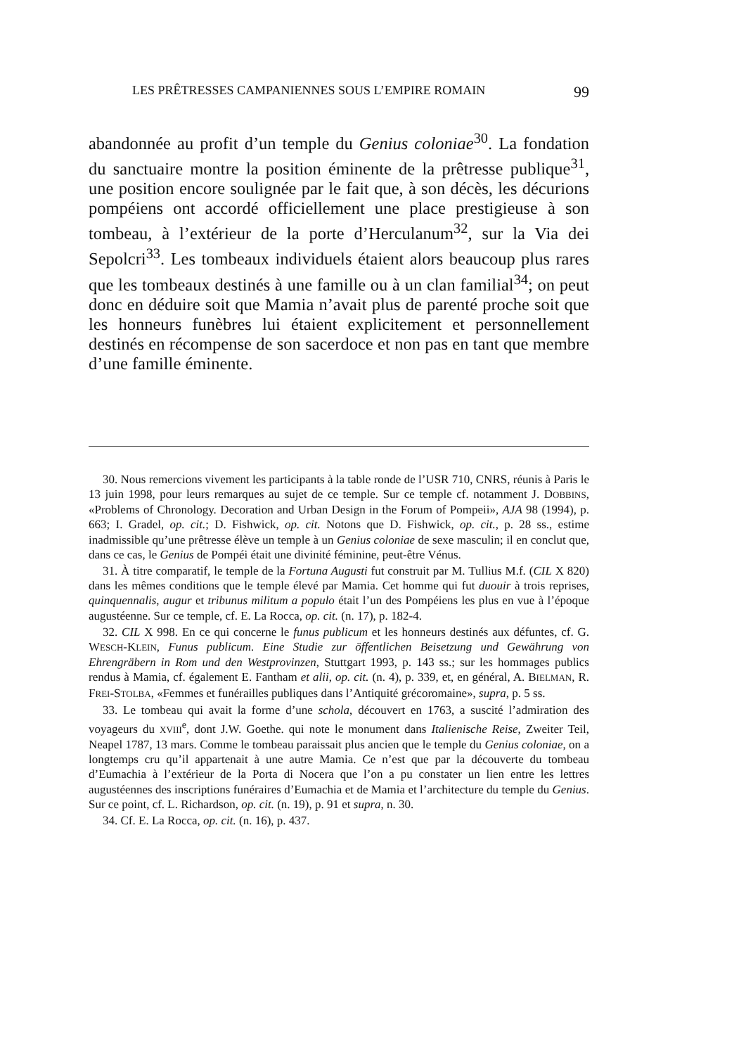LES PRÊTRESSES CAMPANIENNES SOUS L’EMPIRE ROMAIN 99
abandonnée au profit d’un temple du Genius coloniae<sup>30</sup>. La fondation du sanctuaire montre la position éminente de la prêtresse publique<sup>31</sup>, une position encore soulignée par le fait que, à son décès, les décurions pompéiens ont accordé officiellement une place prestigieuse à son tombeau, à l’extérieur de la porte d’Herculanum<sup>32</sup>, sur la Via dei Sepolcri<sup>33</sup>. Les tombeaux individuels étaient alors beaucoup plus rares que les tombeaux destinés à une famille ou à un clan familial<sup>34</sup>; on peut donc en déduire soit que Mamia n’avait plus de parenté proche soit que les honneurs funèbres lui étaient explicitement et personnellement destinés en récompense de son sacerdoce et non pas en tant que membre d’une famille éminente.
30. Nous remercions vivement les participants à la table ronde de l’USR 710, CNRS, réunis à Paris le 13 juin 1998, pour leurs remarques au sujet de ce temple. Sur ce temple cf. notamment J. DOBBINS, «Problems of Chronology. Decoration and Urban Design in the Forum of Pompeii», AJA 98 (1994), p. 663; I. Gradel, op. cit.; D. Fishwick, op. cit. Notons que D. Fishwick, op. cit., p. 28 ss., estime inadmissible qu’une prêtresse élève un temple à un Genius coloniae de sexe masculin; il en conclut que, dans ce cas, le Genius de Pompéi était une divinité féminine, peut-être Vénus.
31. À titre comparatif, le temple de la Fortuna Augusti fut construit par M. Tullius M.f. (CIL X 820) dans les mêmes conditions que le temple élevé par Mamia. Cet homme qui fut duouir à trois reprises, quinquennalis, augur et tribunus militum a populo était l’un des Pompéiens les plus en vue à l’époque augustéenne. Sur ce temple, cf. E. La Rocca, op. cit. (n. 17), p. 182-4.
32. CIL X 998. En ce qui concerne le funus publicum et les honneurs destinés aux défuntes, cf. G. WESCH-KLEIN, Funus publicum. Eine Studie zur öffentlichen Beisetzung und Gewährung von Ehrengräbern in Rom und den Westprovinzen, Stuttgart 1993, p. 143 ss.; sur les hommages publics rendus à Mamia, cf. également E. Fantham et alii, op. cit. (n. 4), p. 339, et, en général, A. BIELMAN, R. FREI-STOLBA, «Femmes et funérailles publiques dans l’Antiquité grécoromaine», supra, p. 5 ss.
33. Le tombeau qui avait la forme d’une schola, découvert en 1763, a suscité l’admiration des voyageurs du XVIII<sup>e</sup>, dont J.W. Goethe. qui note le monument dans Italienische Reise, Zweiter Teil, Neapel 1787, 13 mars. Comme le tombeau paraissait plus ancien que le temple du Genius coloniae, on a longtemps cru qu’il appartenait à une autre Mamia. Ce n’est que par la découverte du tombeau d’Eumachia à l’extérieur de la Porta di Nocera que l’on a pu constater un lien entre les lettres augustéennes des inscriptions funéraires d’Eumachia et de Mamia et l’architecture du temple du Genius. Sur ce point, cf. L. Richardson, op. cit. (n. 19), p. 91 et supra, n. 30.
34. Cf. E. La Rocca, op. cit. (n. 16), p. 437.